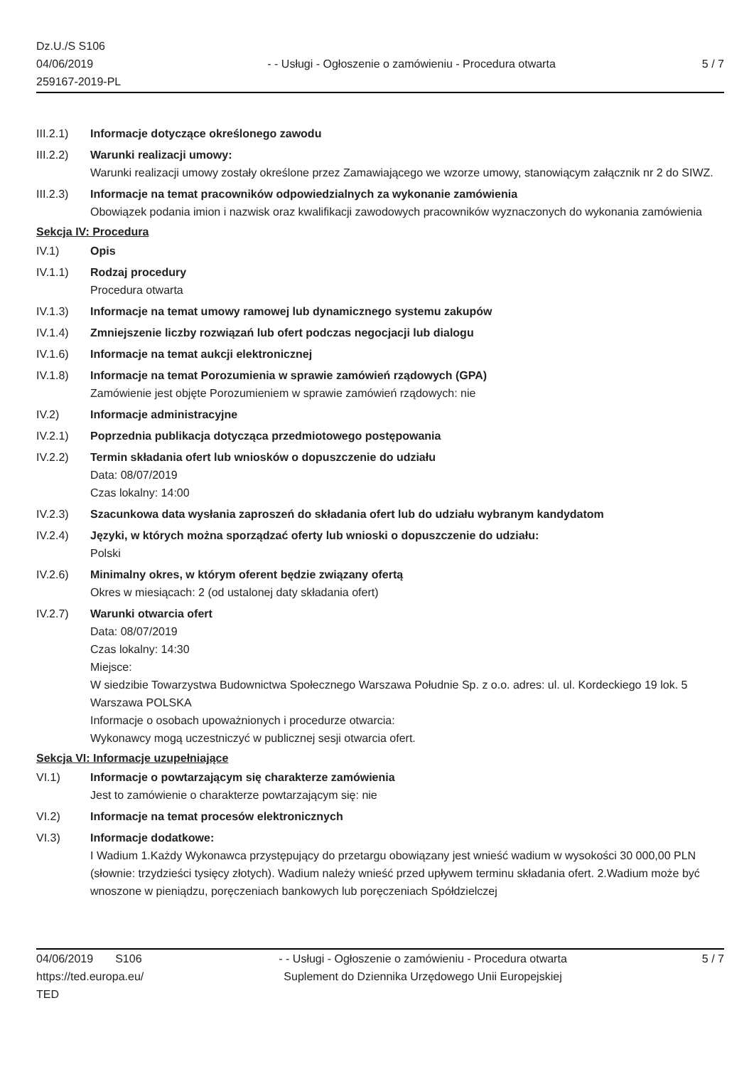Dz.U./S S106
04/06/2019
259167-2019-PL
- - Usługi - Ogłoszenie o zamówieniu - Procedura otwarta
5 / 7
III.2.1)
Informacje dotyczące określonego zawodu
III.2.2)
Warunki realizacji umowy:
Warunki realizacji umowy zostały określone przez Zamawiającego we wzorze umowy, stanowiącym załącznik nr 2 do SIWZ.
III.2.3)
Informacje na temat pracowników odpowiedzialnych za wykonanie zamówienia
Obowiązek podania imion i nazwisk oraz kwalifikacji zawodowych pracowników wyznaczonych do wykonania zamówienia
Sekcja IV: Procedura
IV.1) Opis
IV.1.1) Rodzaj procedury
Procedura otwarta
IV.1.3) Informacje na temat umowy ramowej lub dynamicznego systemu zakupów
IV.1.4) Zmniejszenie liczby rozwiązań lub ofert podczas negocjacji lub dialogu
IV.1.6) Informacje na temat aukcji elektronicznej
IV.1.8) Informacje na temat Porozumienia w sprawie zamówień rządowych (GPA)
Zamówienie jest objęte Porozumieniem w sprawie zamówień rządowych: nie
IV.2) Informacje administracyjne
IV.2.1) Poprzednia publikacja dotycząca przedmiotowego postępowania
IV.2.2) Termin składania ofert lub wniosków o dopuszczenie do udziału
Data: 08/07/2019
Czas lokalny: 14:00
IV.2.3) Szacunkowa data wysłania zaproszeń do składania ofert lub do udziału wybranym kandydatom
IV.2.4) Języki, w których można sporządzać oferty lub wnioski o dopuszczenie do udziału:
Polski
IV.2.6) Minimalny okres, w którym oferent będzie związany ofertą
Okres w miesiącach: 2 (od ustalonej daty składania ofert)
IV.2.7) Warunki otwarcia ofert
Data: 08/07/2019
Czas lokalny: 14:30
Miejsce:
W siedzibie Towarzystwa Budownictwa Społecznego Warszawa Południe Sp. z o.o. adres: ul. ul. Kordeckiego 19 lok. 5 Warszawa POLSKA
Informacje o osobach upoważnionych i procedurze otwarcia:
Wykonawcy mogą uczestniczyć w publicznej sesji otwarcia ofert.
Sekcja VI: Informacje uzupełniające
VI.1) Informacje o powtarzającym się charakterze zamówienia
Jest to zamówienie o charakterze powtarzającym się: nie
VI.2) Informacje na temat procesów elektronicznych
VI.3) Informacje dodatkowe:
I Wadium 1.Każdy Wykonawca przystępujący do przetargu obowiązany jest wnieść wadium w wysokości 30 000,00 PLN (słownie: trzydzieści tysięcy złotych). Wadium należy wnieść przed upływem terminu składania ofert. 2.Wadium może być wnoszone w pieniądzu, poręczeniach bankowych lub poręczeniach Spółdzielczej
04/06/2019 S106
https://ted.europa.eu/
TED
- - Usługi - Ogłoszenie o zamówieniu - Procedura otwarta
Suplement do Dziennika Urzędowego Unii Europejskiej
5 / 7